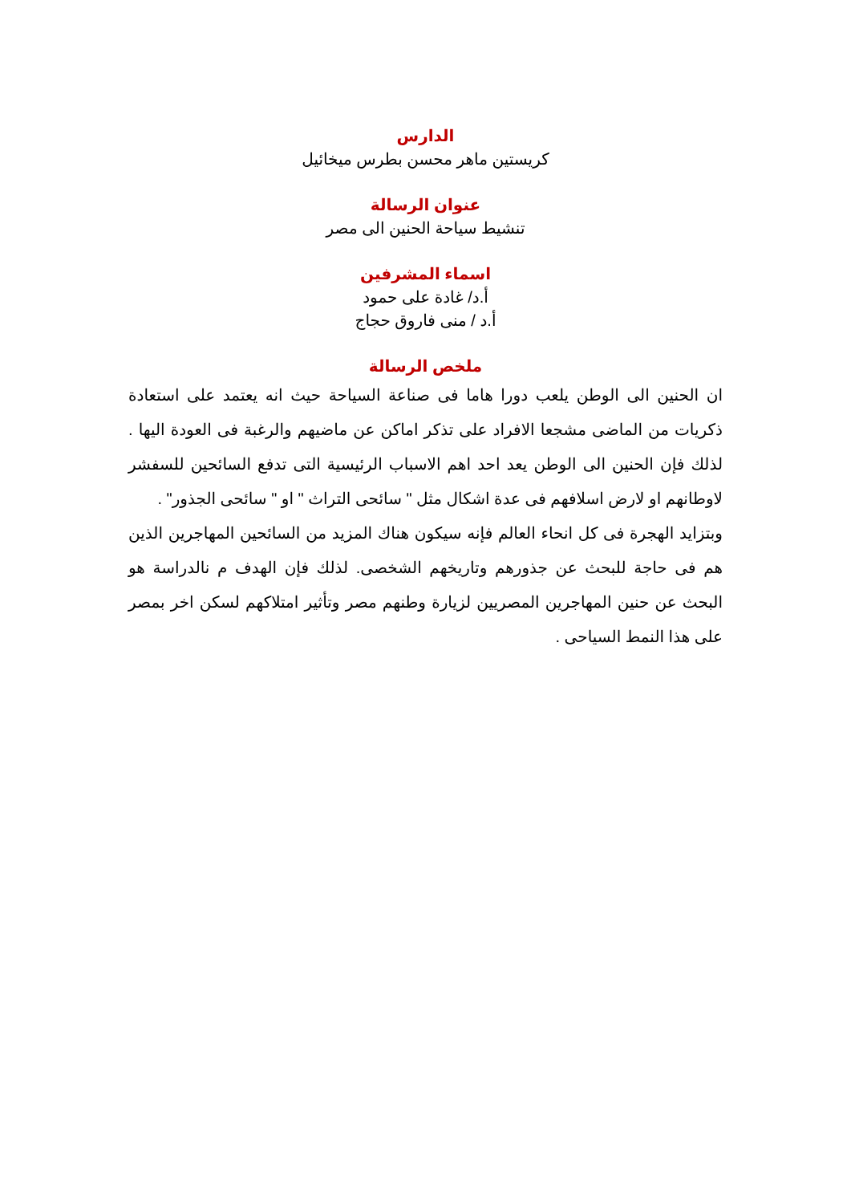الدارس
كريستين ماهر محسن بطرس ميخائيل
عنوان الرسالة
تنشيط سياحة الحنين الى مصر
اسماء المشرفين
أ.د/ غادة على حمود
أ.د / منى فاروق حجاج
ملخص الرسالة
ان الحنين الى الوطن يلعب دورا هاما فى صناعة السياحة حيث انه يعتمد على استعادة ذكريات من الماضى مشجعا الافراد على تذكر اماكن عن ماضيهم والرغبة فى العودة اليها . لذلك فإن الحنين الى الوطن يعد احد اهم الاسباب الرئيسية التى تدفع السائحين للسفشر لاوطانهم او لارض اسلافهم فى عدة اشكال مثل " سائحى التراث " او " سائحى الجذور" .
وبتزايد الهجرة فى كل انحاء العالم فإنه سيكون هناك المزيد من السائحين المهاجرين الذين هم فى حاجة للبحث عن جذورهم وتاريخهم الشخصى. لذلك فإن الهدف م نالدراسة هو البحث عن حنين المهاجرين المصريين لزيارة وطنهم مصر وتأثير امتلاكهم لسكن اخر بمصر على هذا النمط السياحى .